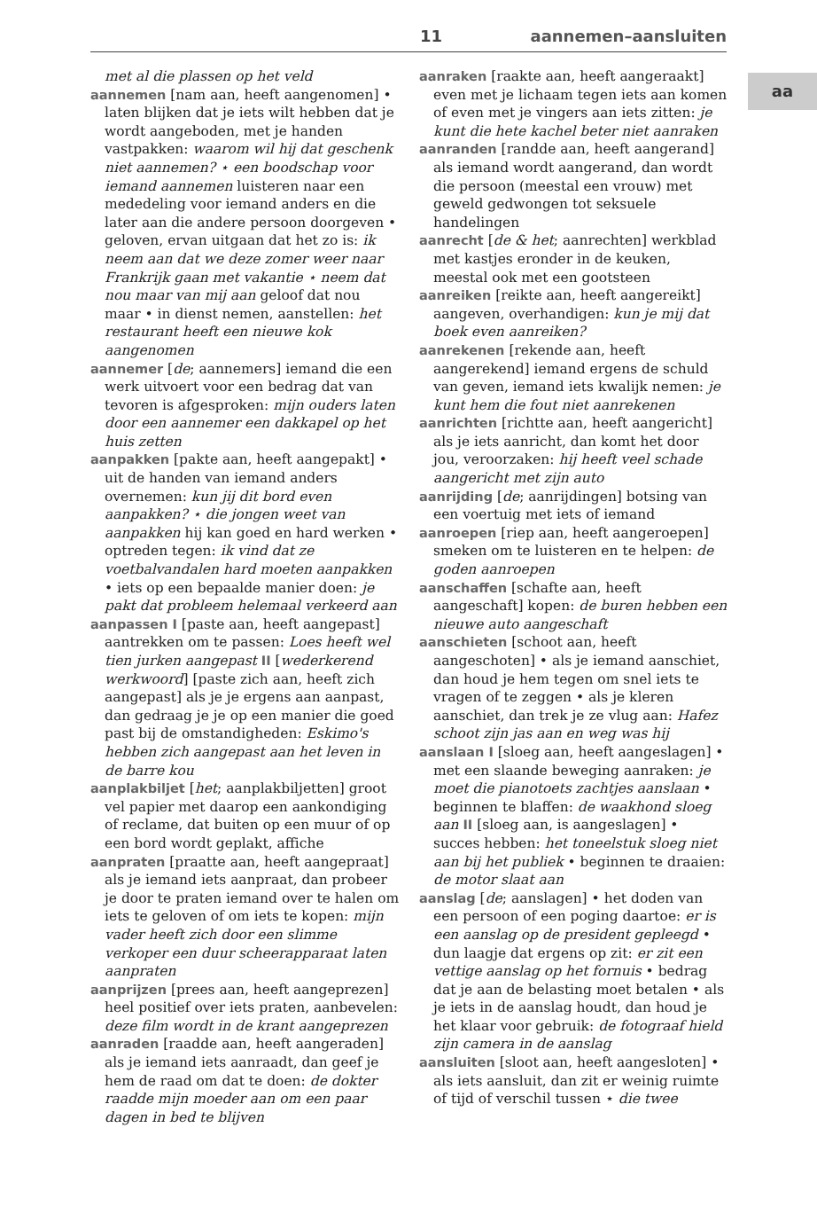11 aannemen–aansluiten
aa
met al die plassen op het veld
aannemen [nam aan, heeft aangenomen] • laten blijken dat je iets wilt hebben dat je wordt aangeboden, met je handen vastpakken: waarom wil hij dat geschenk niet aannemen? ⋆ een boodschap voor iemand aannemen luisteren naar een mededeling voor iemand anders en die later aan die andere persoon doorgeven • geloven, ervan uitgaan dat het zo is: ik neem aan dat we deze zomer weer naar Frankrijk gaan met vakantie ⋆ neem dat nou maar van mij aan geloof dat nou maar • in dienst nemen, aanstellen: het restaurant heeft een nieuwe kok aangenomen
aannemer [de; aannemers] iemand die een werk uitvoert voor een bedrag dat van tevoren is afgesproken: mijn ouders laten door een aannemer een dakkapel op het huis zetten
aanpakken [pakte aan, heeft aangepakt] • uit de handen van iemand anders overnemen: kun jij dit bord even aanpakken? ⋆ die jongen weet van aanpakken hij kan goed en hard werken • optreden tegen: ik vind dat ze voetbalvandalen hard moeten aanpakken • iets op een bepaalde manier doen: je pakt dat probleem helemaal verkeerd aan
aanpassen I [paste aan, heeft aangepast] aantrekken om te passen: Loes heeft wel tien jurken aangepast II [wederkerend werkwoord] [paste zich aan, heeft zich aangepast] als je je ergens aan aanpast, dan gedraag je je op een manier die goed past bij de omstandigheden: Eskimo's hebben zich aangepast aan het leven in de barre kou
aanplakbiljet [het; aanplakbiljetten] groot vel papier met daarop een aankondiging of reclame, dat buiten op een muur of op een bord wordt geplakt, affiche
aanpraten [praatte aan, heeft aangepraat] als je iemand iets aanpraat, dan probeer je door te praten iemand over te halen om iets te geloven of om iets te kopen: mijn vader heeft zich door een slimme verkoper een duur scheerapparaat laten aanpraten
aanprijzen [prees aan, heeft aangeprezen] heel positief over iets praten, aanbevelen: deze film wordt in de krant aangeprezen
aanraden [raadde aan, heeft aangeraden] als je iemand iets aanraadt, dan geef je hem de raad om dat te doen: de dokter raadde mijn moeder aan om een paar dagen in bed te blijven
aanraken [raakte aan, heeft aangeraakt] even met je lichaam tegen iets aan komen of even met je vingers aan iets zitten: je kunt die hete kachel beter niet aanraken
aanranden [randde aan, heeft aangerand] als iemand wordt aangerand, dan wordt die persoon (meestal een vrouw) met geweld gedwongen tot seksuele handelingen
aanrecht [de & het; aanrechten] werkblad met kastjes eronder in de keuken, meestal ook met een gootsteen
aanreiken [reikte aan, heeft aangereikt] aangeven, overhandigen: kun je mij dat boek even aanreiken?
aanrekenen [rekende aan, heeft aangerekend] iemand ergens de schuld van geven, iemand iets kwalijk nemen: je kunt hem die fout niet aanrekenen
aanrichten [richtte aan, heeft aangericht] als je iets aanricht, dan komt het door jou, veroorzaken: hij heeft veel schade aangericht met zijn auto
aanrijding [de; aanrijdingen] botsing van een voertuig met iets of iemand
aanroepen [riep aan, heeft aangeroepen] smeken om te luisteren en te helpen: de goden aanroepen
aanschaffen [schafte aan, heeft aangeschaft] kopen: de buren hebben een nieuwe auto aangeschaft
aanschieten [schoot aan, heeft aangeschoten] • als je iemand aanschiet, dan houd je hem tegen om snel iets te vragen of te zeggen • als je kleren aanschiet, dan trek je ze vlug aan: Hafez schoot zijn jas aan en weg was hij
aanslaan I [sloeg aan, heeft aangeslagen] • met een slaande beweging aanraken: je moet die pianotoets zachtjes aanslaan • beginnen te blaffen: de waakhond sloeg aan II [sloeg aan, is aangeslagen] • succes hebben: het toneelstuk sloeg niet aan bij het publiek • beginnen te draaien: de motor slaat aan
aanslag [de; aanslagen] • het doden van een persoon of een poging daartoe: er is een aanslag op de president gepleegd • dun laagje dat ergens op zit: er zit een vettige aanslag op het fornuis • bedrag dat je aan de belasting moet betalen • als je iets in de aanslag houdt, dan houd je het klaar voor gebruik: de fotograaf hield zijn camera in de aanslag
aansluiten [sloot aan, heeft aangesloten] • als iets aansluit, dan zit er weinig ruimte of tijd of verschil tussen ⋆ die twee